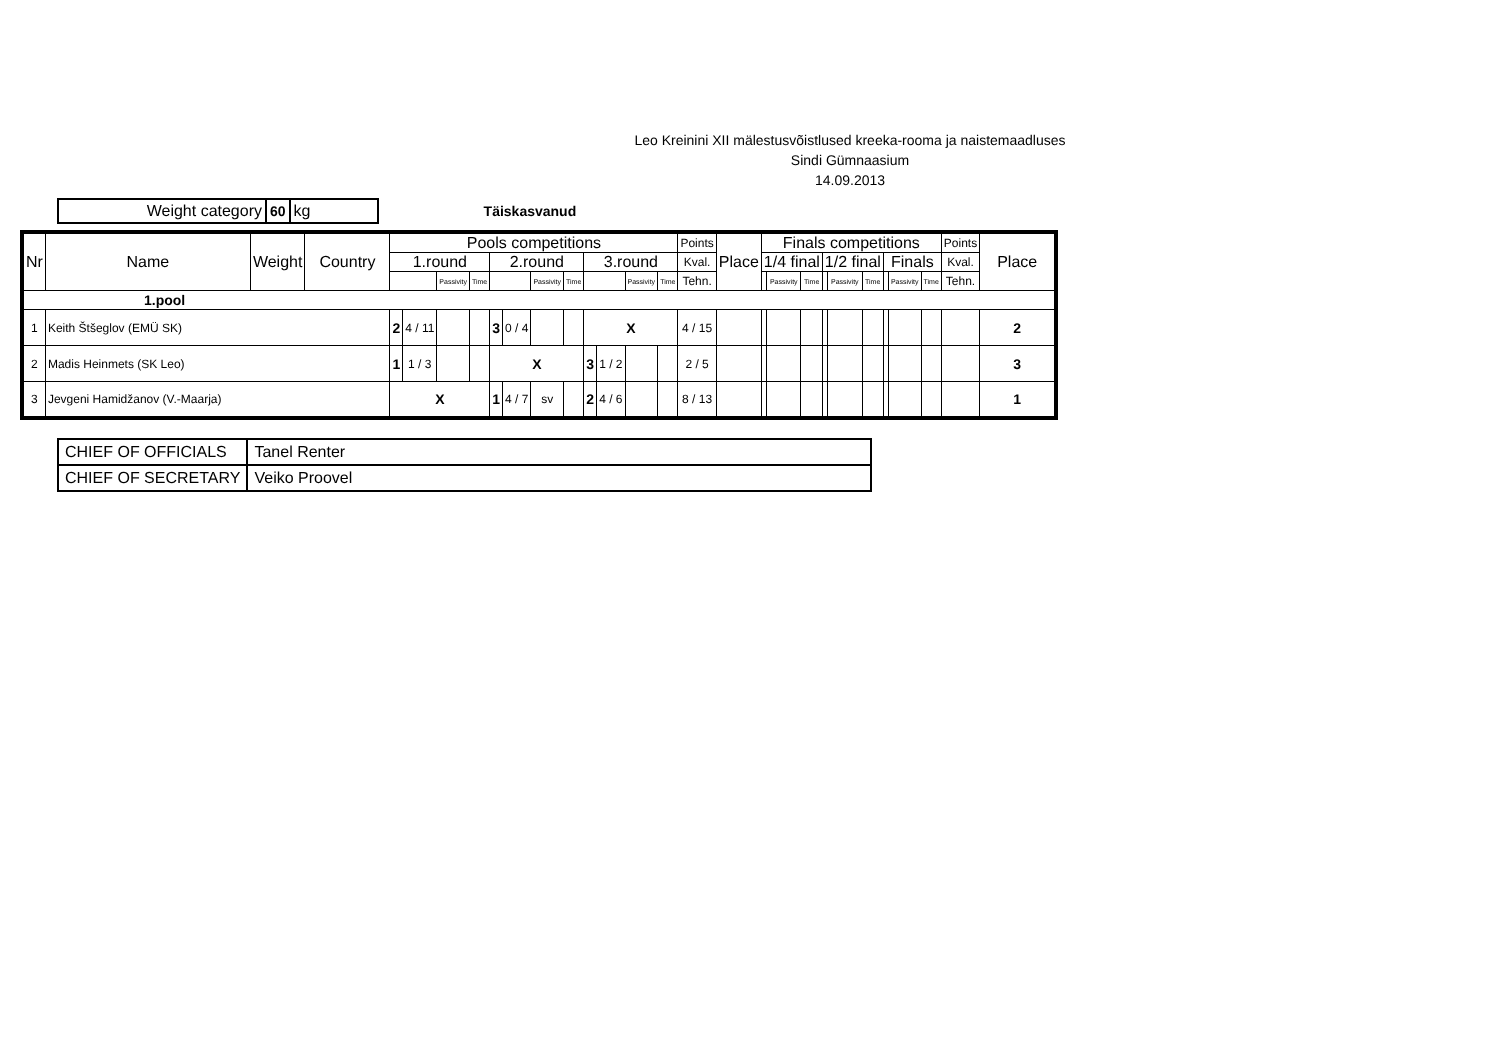Leo Kreinini XII mälestusvõistlused kreeka-rooma ja naistemaadluses
Sindi Gümnaasium
14.09.2013
| Weight category | 60 | kg |
Täiskasvanud
| Nr | Name | Weight | Country | Pools competitions | | | | | | | | | | | | Points | Place | Finals competitions | | | | | | | | | Points | Place |
| --- | --- | --- | --- | --- | --- | --- | --- | --- | --- | --- | --- | --- | --- | --- | --- | --- | --- | --- | --- | --- | --- | --- | --- | --- | --- | --- | --- | --- |
| | | | | 1.round | | | | 2.round | | | | 3.round | | | | Kval. | | 1/4 final | | | 1/2 final | | | Finals | | | Kval. | |
| | | | | | | Passivity | Time | | | Passivity | Time | | | Passivity | Time | Tehn. | | | Passivity | Time | | Passivity | Time | | Passivity | Time | Tehn. | |
| 1.pool | | | | | | | | | | | | | | | | | | | | | | | | | | | | |
| 1 | Keith Štšeglov (EMÜ SK) | | | 2 | 4 / 11 | | | 3 | 0 / 4 | | | X | | | | 4 / 15 | | | | | | | | | | | | 2 |
| 2 | Madis Heinmets (SK Leo) | | | 1 | 1 / 3 | | | X | | | | 3 | 1 / 2 | | | 2 / 5 | | | | | | | | | | | | 3 |
| 3 | Jevgeni Hamidžanov (V.-Maarja) | | | X | | | | 1 | 4 / 7 | sv | | 2 | 4 / 6 | | | 8 / 13 | | | | | | | | | | | | 1 |
| CHIEF OF OFFICIALS | Tanel Renter |
| CHIEF OF SECRETARY | Veiko Proovel |